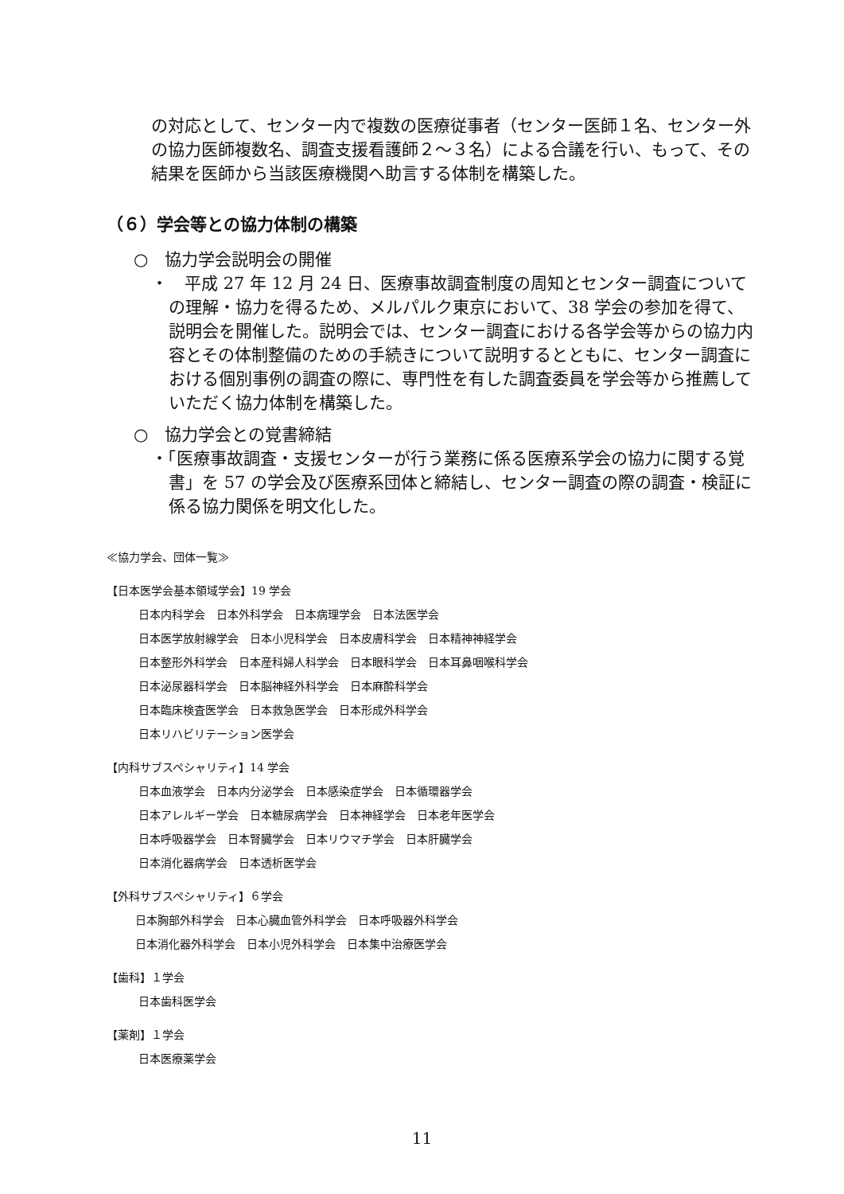の対応として、センター内で複数の医療従事者（センター医師１名、センター外の協力医師複数名、調査支援看護師２～３名）による合議を行い、もって、その結果を医師から当該医療機関へ助言する体制を構築した。
（６）学会等との協力体制の構築
○　協力学会説明会の開催
・　平成 27 年 12 月 24 日、医療事故調査制度の周知とセンター調査についての理解・協力を得るため、メルパルク東京において、38 学会の参加を得て、説明会を開催した。説明会では、センター調査における各学会等からの協力内容とその体制整備のための手続きについて説明するとともに、センター調査における個別事例の調査の際に、専門性を有した調査委員を学会等から推薦していただく協力体制を構築した。
○　協力学会との覚書締結
・「医療事故調査・支援センターが行う業務に係る医療系学会の協力に関する覚書」を 57 の学会及び医療系団体と締結し、センター調査の際の調査・検証に係る協力関係を明文化した。
≪協力学会、団体一覧≫
【日本医学会基本領域学会】19 学会
日本内科学会　日本外科学会　日本病理学会　日本法医学会
日本医学放射線学会　日本小児科学会　日本皮膚科学会　日本精神神経学会
日本整形外科学会　日本産科婦人科学会　日本眼科学会　日本耳鼻咽喉科学会
日本泌尿器科学会　日本脳神経外科学会　日本麻酔科学会
日本臨床検査医学会　日本救急医学会　日本形成外科学会
日本リハビリテーション医学会
【内科サブスペシャリティ】14 学会
日本血液学会　日本内分泌学会　日本感染症学会　日本循環器学会
日本アレルギー学会　日本糖尿病学会　日本神経学会　日本老年医学会
日本呼吸器学会　日本腎臓学会　日本リウマチ学会　日本肝臓学会
日本消化器病学会　日本透析医学会
【外科サブスペシャリティ】６学会
日本胸部外科学会　日本心臓血管外科学会　日本呼吸器外科学会
日本消化器外科学会　日本小児外科学会　日本集中治療医学会
【歯科】１学会
日本歯科医学会
【薬剤】１学会
日本医療薬学会
11